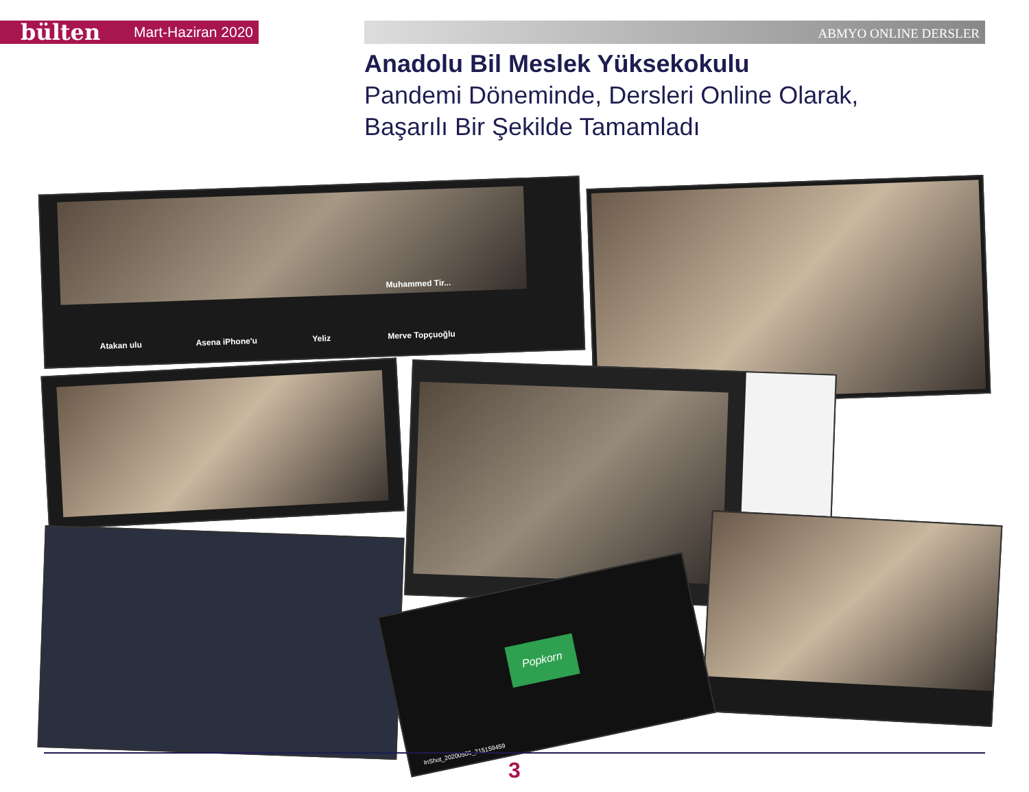bülten Mart-Haziran 2020
ABMYO ONLINE DERSLER
Anadolu Bil Meslek Yüksekokulu
Pandemi Döneminde, Dersleri Online Olarak,
Başarılı Bir Şekilde Tamamladı
Atakan ulu Asena iPhone'u Yeliz Merve Topçuoğlu
Muhammed Tir...
Popkorn
InShot_20200506_215159459
3